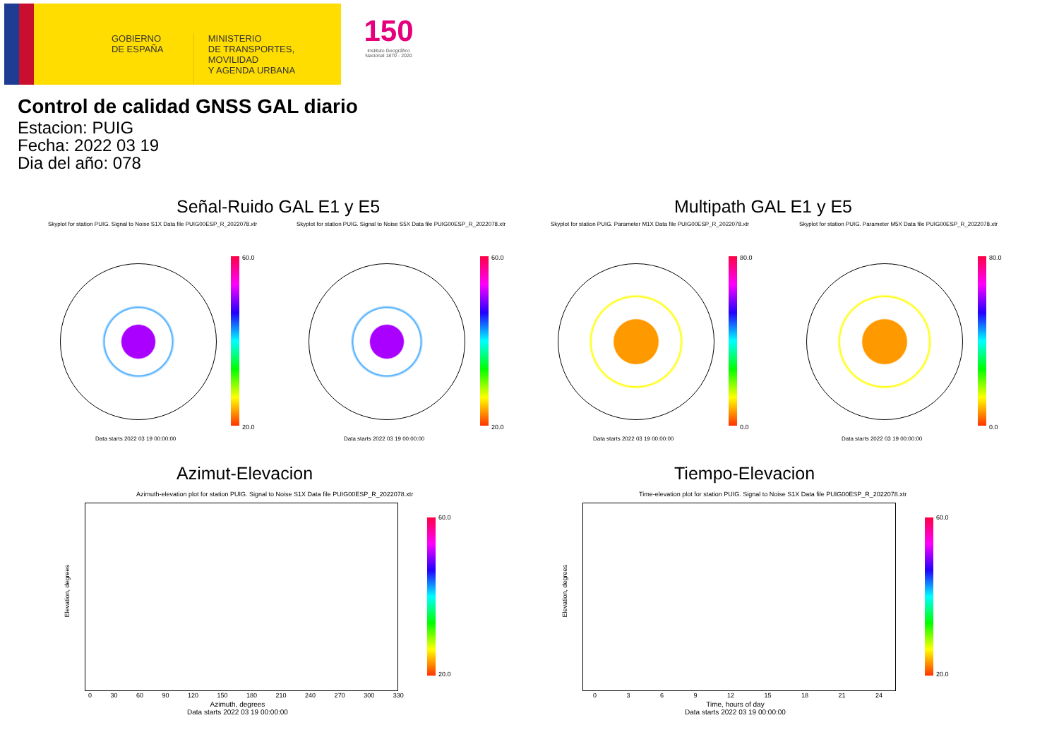GOBIERNO DE ESPAÑA
MINISTERIO
DE TRANSPORTES, MOVILIDAD
Y AGENDA URBANA
150
Instituto Geográfico Nacional 1870 - 2020
Control de calidad GNSS GAL diario
Estacion: PUIG
Fecha: 2022 03 19
Dia del año: 078
Señal-Ruido GAL E1 y E5 Multipath GAL E1 y E5
Skyplot for station PUIG. Signal to Noise S1X Data file PUIG00ESP_R_2022078.xtr
Skyplot for station PUIG. Signal to Noise S5X Data file PUIG00ESP_R_2022078.xtr
Skyplot for station PUIG. Parameter M1X Data file PUIG00ESP_R_2022078.xtr
Skyplot for station PUIG. Parameter M5X Data file PUIG00ESP_R_2022078.xtr
60.0
20.0
60.0
20.0
80.0
0.0
80.0
0.0
Data starts 2022 03 19 00:00:00
Data starts 2022 03 19 00:00:00
Data starts 2022 03 19 00:00:00
Data starts 2022 03 19 00:00:00
Azimut-Elevacion Tiempo-Elevacion
Azimuth-elevation plot for station PUIG. Signal to Noise S1X Data file PUIG00ESP_R_2022078.xtr
Time-elevation plot for station PUIG. Signal to Noise S1X Data file PUIG00ESP_R_2022078.xtr
Elevation, degrees
Elevation, degrees
0 30 60 90 120 150 180 210 240 270 300 330
0 3 6 9 12 15 18 21 24
Azimuth, degrees
Data starts 2022 03 19 00:00:00
Time, hours of day
Data starts 2022 03 19 00:00:00
60.0
20.0
60.0
20.0